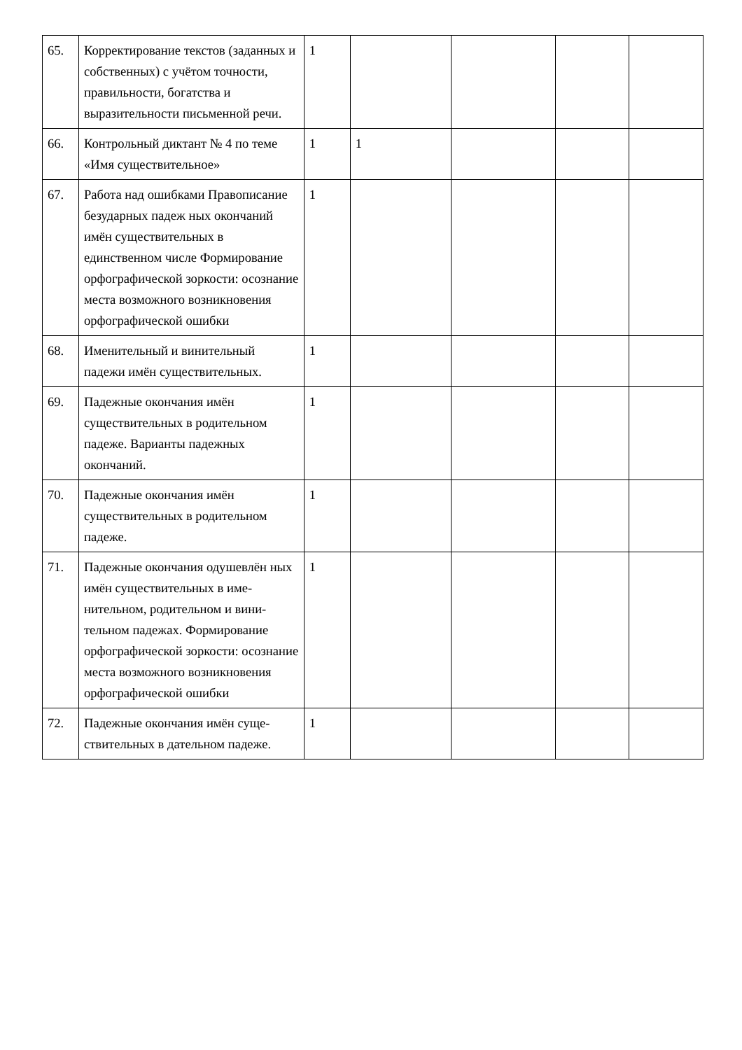| 65. | Корректирование текстов (заданных и собственных) с учётом точности, правильности, богатства и выразительности письменной речи. | 1 | | | | |
| 66. | Контрольный диктант № 4 по теме «Имя существительное» | 1 | 1 | | | |
| 67. | Работа над ошибками Правописание безударных падеж ных окончаний имён существительных в единственном числе Формирование орфографической зоркости: осознание места возможного возникновения орфографической ошибки | 1 | | | | |
| 68. | Именительный и винительный падежи имён существительных. | 1 | | | | |
| 69. | Падежные окончания имён существительных в родительном падеже. Варианты падежных окончаний. | 1 | | | | |
| 70. | Падежные окончания имён существительных в родительном падеже. | 1 | | | | |
| 71. | Падежные окончания одушевлён ных имён существительных в име- нительном, родительном и вини-тельном падежах. Формирование орфографической зоркости: осознание места возможного возникновения орфографической ошибки | 1 | | | | |
| 72. | Падежные окончания имён суще-ствительных в дательном падеже. | 1 | | | | |